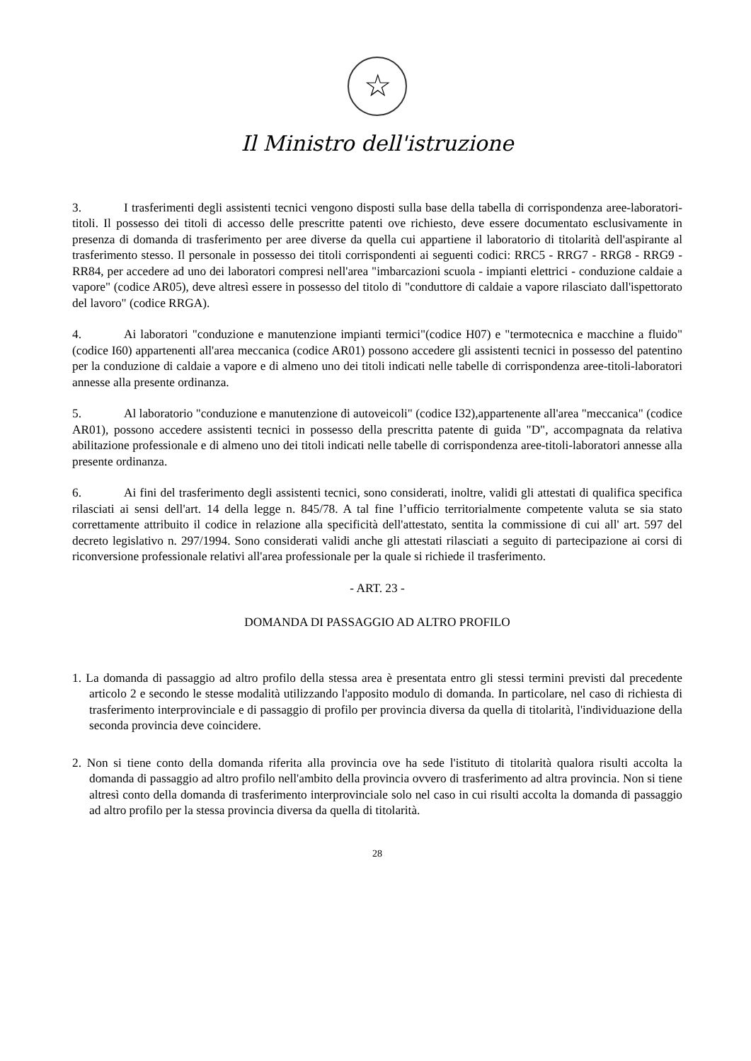☆
Il Ministro dell'istruzione
3. I trasferimenti degli assistenti tecnici vengono disposti sulla base della tabella di corrispondenza aree-laboratori-titoli. Il possesso dei titoli di accesso delle prescritte patenti ove richiesto, deve essere documentato esclusivamente in presenza di domanda di trasferimento per aree diverse da quella cui appartiene il laboratorio di titolarità dell'aspirante al trasferimento stesso. Il personale in possesso dei titoli corrispondenti ai seguenti codici: RRC5 - RRG7 - RRG8 - RRG9 - RR84, per accedere ad uno dei laboratori compresi nell'area "imbarcazioni scuola - impianti elettrici - conduzione caldaie a vapore" (codice AR05), deve altresì essere in possesso del titolo di "conduttore di caldaie a vapore rilasciato dall'ispettorato del lavoro" (codice RRGA).
4. Ai laboratori "conduzione e manutenzione impianti termici"(codice H07) e "termotecnica e macchine a fluido" (codice I60) appartenenti all'area meccanica (codice AR01) possono accedere gli assistenti tecnici in possesso del patentino per la conduzione di caldaie a vapore e di almeno uno dei titoli indicati nelle tabelle di corrispondenza aree-titoli-laboratori annesse alla presente ordinanza.
5. Al laboratorio "conduzione e manutenzione di autoveicoli" (codice I32),appartenente all'area "meccanica" (codice AR01), possono accedere assistenti tecnici in possesso della prescritta patente di guida "D", accompagnata da relativa abilitazione professionale e di almeno uno dei titoli indicati nelle tabelle di corrispondenza aree-titoli-laboratori annesse alla presente ordinanza.
6. Ai fini del trasferimento degli assistenti tecnici, sono considerati, inoltre, validi gli attestati di qualifica specifica rilasciati ai sensi dell'art. 14 della legge n. 845/78. A tal fine l’ufficio territorialmente competente valuta se sia stato correttamente attribuito il codice in relazione alla specificità dell'attestato, sentita la commissione di cui all' art. 597 del decreto legislativo n. 297/1994. Sono considerati validi anche gli attestati rilasciati a seguito di partecipazione ai corsi di riconversione professionale relativi all'area professionale per la quale si richiede il trasferimento.
- ART. 23 -
DOMANDA DI PASSAGGIO AD ALTRO PROFILO
1. La domanda di passaggio ad altro profilo della stessa area è presentata entro gli stessi termini previsti dal precedente articolo 2 e secondo le stesse modalità utilizzando l'apposito modulo di domanda. In particolare, nel caso di richiesta di trasferimento interprovinciale e di passaggio di profilo per provincia diversa da quella di titolarità, l'individuazione della seconda provincia deve coincidere.
2. Non si tiene conto della domanda riferita alla provincia ove ha sede l'istituto di titolarità qualora risulti accolta la domanda di passaggio ad altro profilo nell'ambito della provincia ovvero di trasferimento ad altra provincia. Non si tiene altresì conto della domanda di trasferimento interprovinciale solo nel caso in cui risulti accolta la domanda di passaggio ad altro profilo per la stessa provincia diversa da quella di titolarità.
28